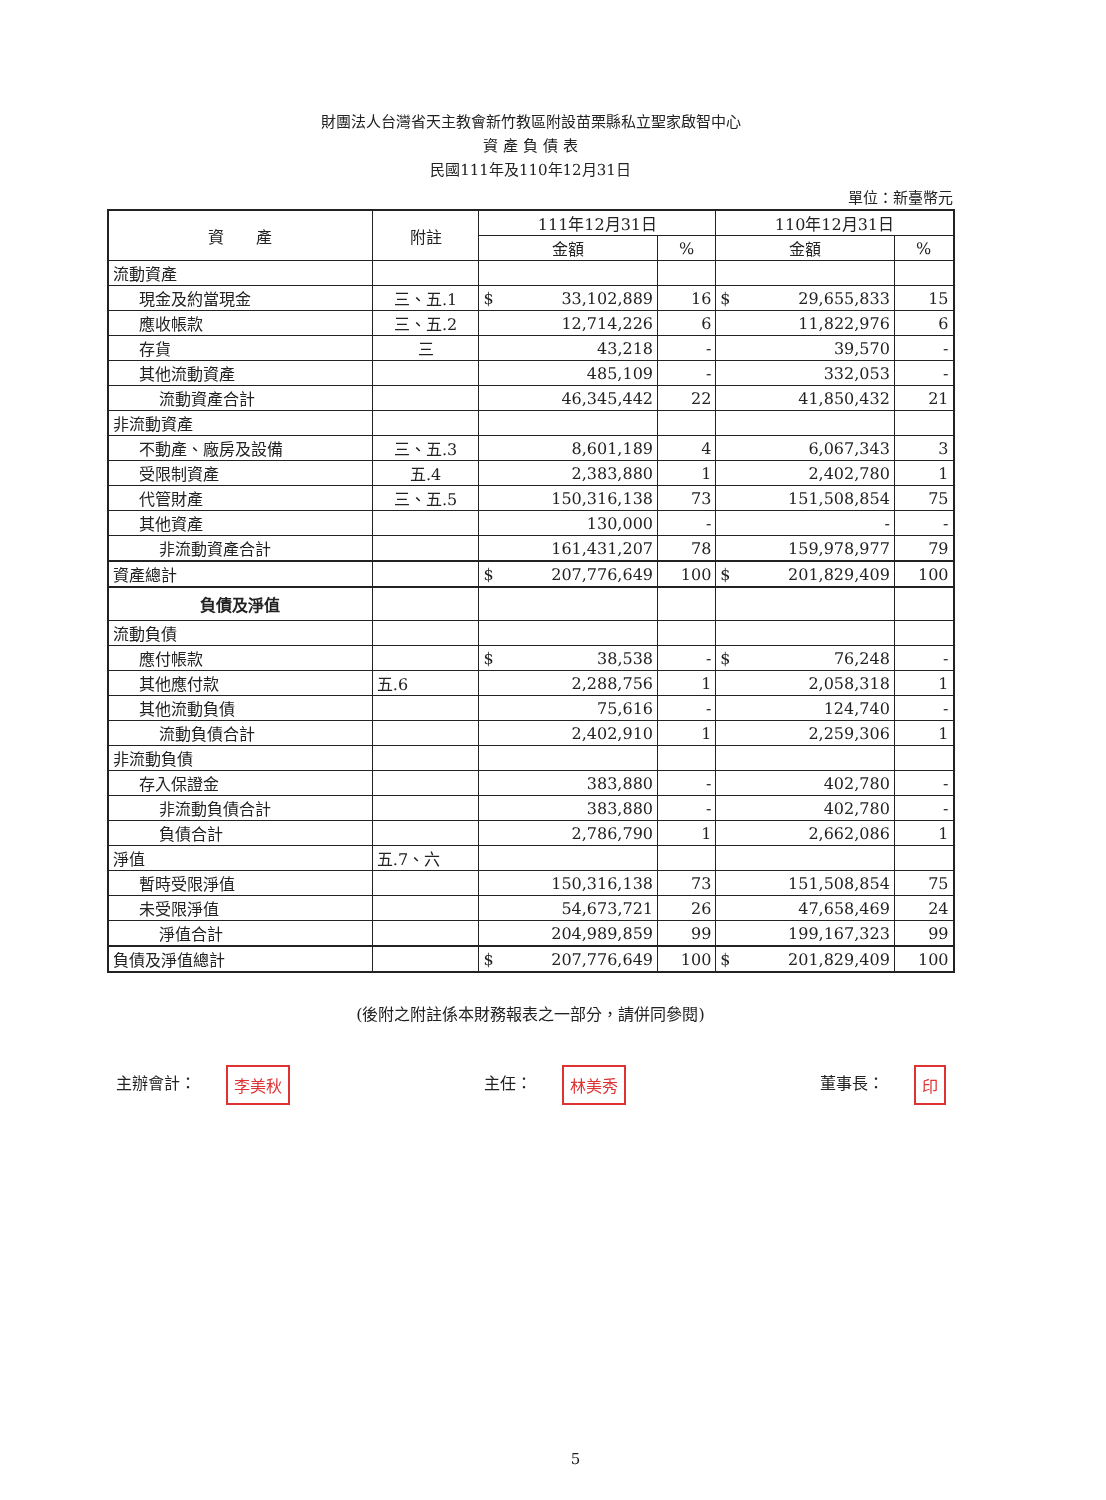財團法人台灣省天主教會新竹教區附設苗栗縣私立聖家啟智中心
資 產 負 債 表
民國111年及110年12月31日
單位：新臺幣元
| 資 產 | 附註 | 111年12月31日 | | 110年12月31日 | |
| --- | --- | --- | --- | --- | --- |
| | | 金額 | % | 金額 | % |
| 流動資產 | | | | | |
| 現金及約當現金 | 三、五.1 | $ 33,102,889 | 16 | $ 29,655,833 | 15 |
| 應收帳款 | 三、五.2 | 12,714,226 | 6 | 11,822,976 | 6 |
| 存貨 | 三 | 43,218 | - | 39,570 | - |
| 其他流動資產 | | 485,109 | - | 332,053 | - |
| 流動資產合計 | | 46,345,442 | 22 | 41,850,432 | 21 |
| 非流動資產 | | | | | |
| 不動產、廠房及設備 | 三、五.3 | 8,601,189 | 4 | 6,067,343 | 3 |
| 受限制資產 | 五.4 | 2,383,880 | 1 | 2,402,780 | 1 |
| 代管財產 | 三、五.5 | 150,316,138 | 73 | 151,508,854 | 75 |
| 其他資產 | | 130,000 | - | - | - |
| 非流動資產合計 | | 161,431,207 | 78 | 159,978,977 | 79 |
| 資產總計 | | $ 207,776,649 | 100 | $ 201,829,409 | 100 |
| 負債及淨值 | | | | | |
| 流動負債 | | | | | |
| 應付帳款 | | $ 38,538 | - | $ 76,248 | - |
| 其他應付款 | 五.6 | 2,288,756 | 1 | 2,058,318 | 1 |
| 其他流動負債 | | 75,616 | - | 124,740 | - |
| 流動負債合計 | | 2,402,910 | 1 | 2,259,306 | 1 |
| 非流動負債 | | | | | |
| 存入保證金 | | 383,880 | - | 402,780 | - |
| 非流動負債合計 | | 383,880 | - | 402,780 | - |
| 負債合計 | | 2,786,790 | 1 | 2,662,086 | 1 |
| 淨值 | 五.7、六 | | | | |
| 暫時受限淨值 | | 150,316,138 | 73 | 151,508,854 | 75 |
| 未受限淨值 | | 54,673,721 | 26 | 47,658,469 | 24 |
| 淨值合計 | | 204,989,859 | 99 | 199,167,323 | 99 |
| 負債及淨值總計 | | $ 207,776,649 | 100 | $ 201,829,409 | 100 |
(後附之附註係本財務報表之一部分，請併同參閱)
主辦會計： 李美秋
主任： 林美秀
董事長： 印
5